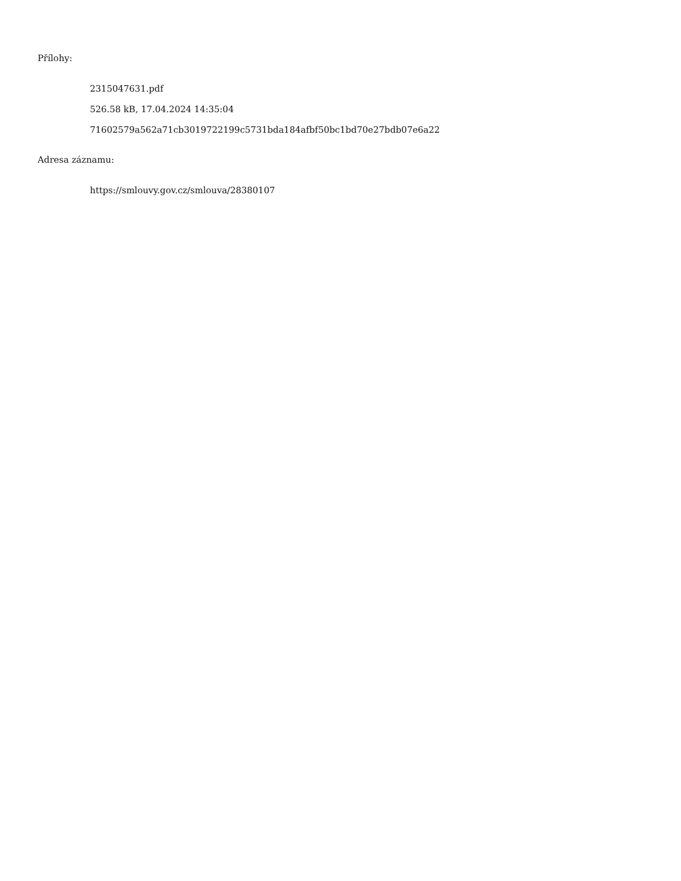Přílohy:
2315047631.pdf
526.58 kB, 17.04.2024 14:35:04
71602579a562a71cb3019722199c5731bda184afbf50bc1bd70e27bdb07e6a22
Adresa záznamu:
https://smlouvy.gov.cz/smlouva/28380107